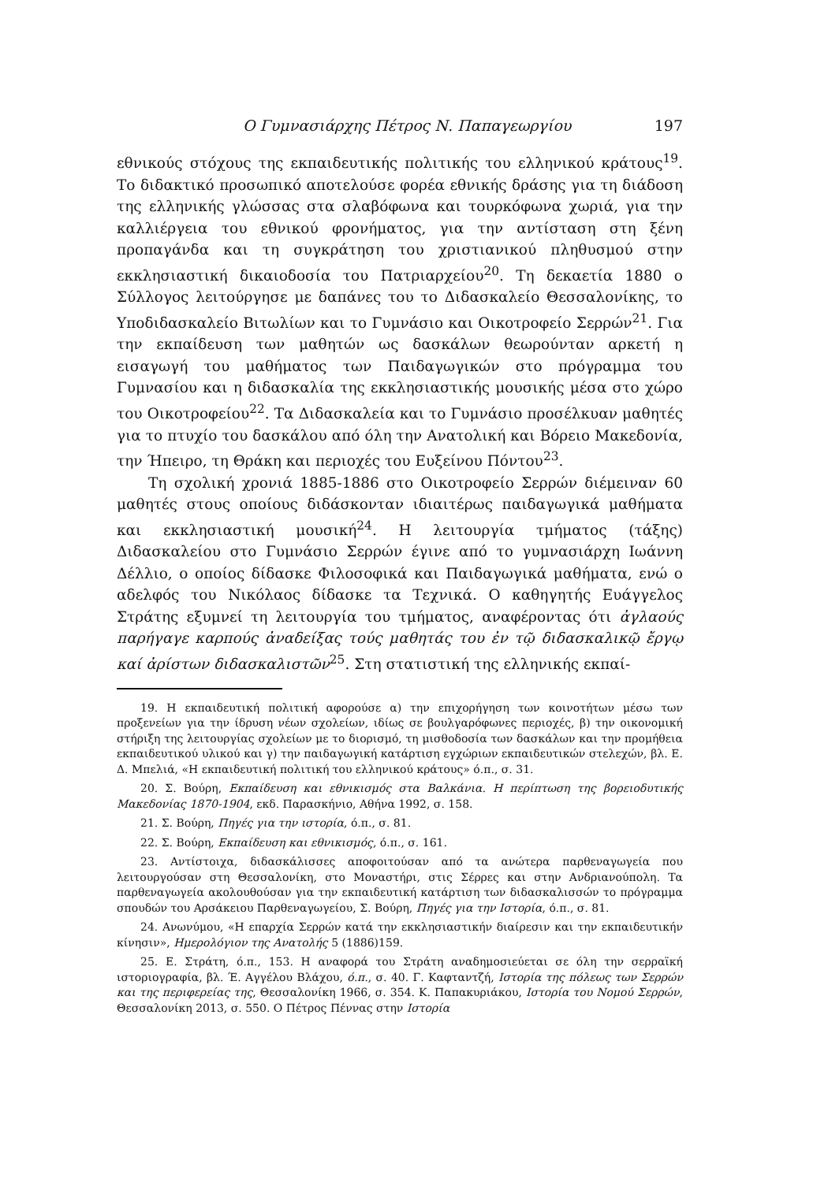Ο Γυμνασιάρχης Πέτρος Ν. Παπαγεωργίου 197
εθνικούς στόχους της εκπαιδευτικής πολιτικής του ελληνικού κράτους<sup>19</sup>. Το διδακτικό προσωπικό αποτελούσε φορέα εθνικής δράσης για τη διάδοση της ελληνικής γλώσσας στα σλαβόφωνα και τουρκόφωνα χωριά, για την καλλιέργεια του εθνικού φρονήματος, για την αντίσταση στη ξένη προπαγάνδα και τη συγκράτηση του χριστιανικού πληθυσμού στην εκκλησιαστική δικαιοδοσία του Πατριαρχείου<sup>20</sup>. Τη δεκαετία 1880 ο Σύλλογος λειτούργησε με δαπάνες του το Διδασκαλείο Θεσσαλονίκης, το Υποδιδασκαλείο Βιτωλίων και το Γυμνάσιο και Οικοτροφείο Σερρών<sup>21</sup>. Για την εκπαίδευση των μαθητών ως δασκάλων θεωρούνταν αρκετή η εισαγωγή του μαθήματος των Παιδαγωγικών στο πρόγραμμα του Γυμνασίου και η διδασκαλία της εκκλησιαστικής μουσικής μέσα στο χώρο του Οικοτροφείου<sup>22</sup>. Τα Διδασκαλεία και το Γυμνάσιο προσέλκυαν μαθητές για το πτυχίο του δασκάλου από όλη την Ανατολική και Βόρειο Μακεδονία, την Ήπειρο, τη Θράκη και περιοχές του Ευξείνου Πόντου<sup>23</sup>.
Τη σχολική χρονιά 1885-1886 στο Οικοτροφείο Σερρών διέμειναν 60 μαθητές στους οποίους διδάσκονταν ιδιαιτέρως παιδαγωγικά μαθήματα και εκκλησιαστική μουσική<sup>24</sup>. Η λειτουργία τμήματος (τάξης) Διδασκαλείου στο Γυμνάσιο Σερρών έγινε από το γυμνασιάρχη Ιωάννη Δέλλιο, ο οποίος δίδασκε Φιλοσοφικά και Παιδαγωγικά μαθήματα, ενώ ο αδελφός του Νικόλαος δίδασκε τα Τεχνικά. Ο καθηγητής Ευάγγελος Στράτης εξυμνεί τη λειτουργία του τμήματος, αναφέροντας ότι ἀγλαούς παρήγαγε καρπούς ἀναδείξας τούς μαθητάς του ἐν τῷ διδασκαλικῷ ἔργῳ καί ἀρίστων διδασκαλιστῶν<sup>25</sup>. Στη στατιστική της ελληνικής εκπαί-
19. Η εκπαιδευτική πολιτική αφορούσε α) την επιχορήγηση των κοινοτήτων μέσω των προξενείων για την ίδρυση νέων σχολείων, ιδίως σε βουλγαρόφωνες περιοχές, β) την οικονομική στήριξη της λειτουργίας σχολείων με το διορισμό, τη μισθοδοσία των δασκάλων και την προμήθεια εκπαιδευτικού υλικού και γ) την παιδαγωγική κατάρτιση εγχώριων εκπαιδευτικών στελεχών, βλ. Ε. Δ. Μπελιά, «Η εκπαιδευτική πολιτική του ελληνικού κράτους» ό.π., σ. 31.
20. Σ. Βούρη, Εκπαίδευση και εθνικισμός στα Βαλκάνια. Η περίπτωση της βορειοδυτικής Μακεδονίας 1870-1904, εκδ. Παρασκήνιο, Αθήνα 1992, σ. 158.
21. Σ. Βούρη, Πηγές για την ιστορία, ό.π., σ. 81.
22. Σ. Βούρη, Εκπαίδευση και εθνικισμός, ό.π., σ. 161.
23. Αντίστοιχα, διδασκάλισσες αποφοιτούσαν από τα ανώτερα παρθεναγωγεία που λειτουργούσαν στη Θεσσαλονίκη, στο Μοναστήρι, στις Σέρρες και στην Ανδριανούπολη. Τα παρθεναγωγεία ακολουθούσαν για την εκπαιδευτική κατάρτιση των διδασκαλισσών το πρόγραμμα σπουδών του Αρσάκειου Παρθεναγωγείου, Σ. Βούρη, Πηγές για την Ιστορία, ό.π., σ. 81.
24. Ανωνύμου, «Η επαρχία Σερρών κατά την εκκλησιαστικήν διαίρεσιν και την εκπαιδευτικήν κίνησιν», Ημερολόγιον της Ανατολής 5 (1886)159.
25. Ε. Στράτη, ό.π., 153. Η αναφορά του Στράτη αναδημοσιεύεται σε όλη την σερραϊκή ιστοριογραφία, βλ. Έ. Αγγέλου Βλάχου, ό.π., σ. 40. Γ. Καφταντζή, Ιστορία της πόλεως των Σερρών και της περιφερείας της, Θεσσαλονίκη 1966, σ. 354. Κ. Παπακυριάκου, Ιστορία του Νομού Σερρών, Θεσσαλονίκη 2013, σ. 550. Ο Πέτρος Πέννας στην Ιστορία